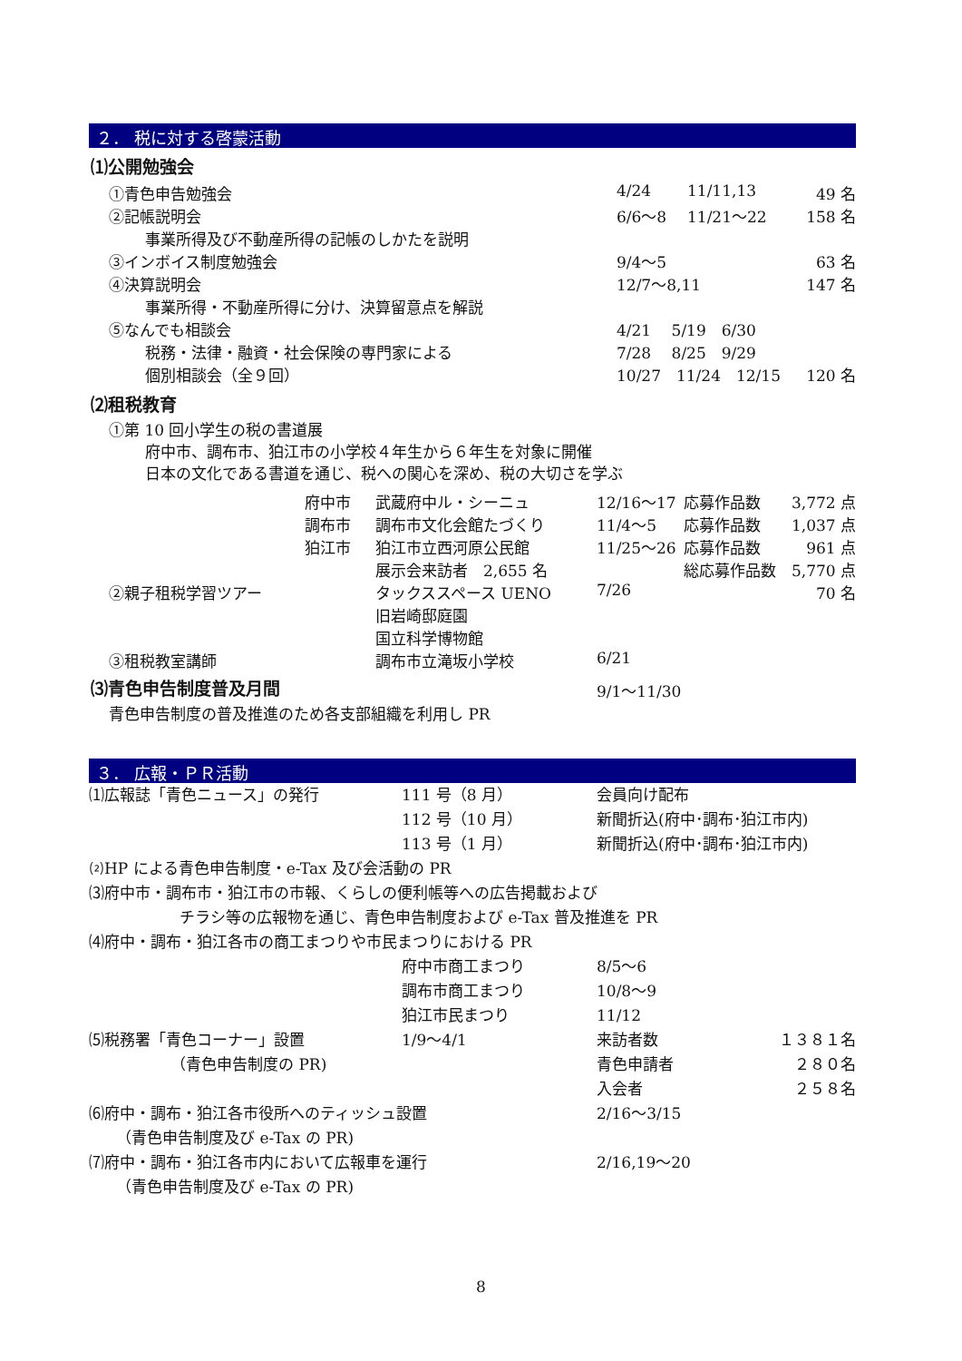２． 税に対する啓蒙活動
⑴公開勉強会
| ①青色申告勉強会 | 4/24 | 11/11,13 | 49 名 |
| ②記帳説明会 | 6/6～8 | 11/21～22 | 158 名 |
| 事業所得及び不動産所得の記帳のしかたを説明 | | | |
| ③インボイス制度勉強会 | 9/4～5 | | 63 名 |
| ④決算説明会 | 12/7～8,11 | | 147 名 |
| 事業所得・不動産所得に分け、決算留意点を解説 | | | |
| ⑤なんでも相談会 | 4/21 5/19 6/30 | | |
| 税務・法律・融資・社会保険の専門家による | 7/28 8/25 9/29 | | |
| 個別相談会（全９回） | 10/27 11/24 12/15 | | 120 名 |
⑵租税教育
①第 10 回小学生の税の書道展
府中市、調布市、狛江市の小学校４年生から６年生を対象に開催
日本の文化である書道を通じ、税への関心を深め、税の大切さを学ぶ
| | 府中市 | 武蔵府中ル・シーニュ | 12/16～17 | 応募作品数 | 3,772 点 |
| | 調布市 | 調布市文化会館たづくり | 11/4～5 | 応募作品数 | 1,037 点 |
| | 狛江市 | 狛江市立西河原公民館 | 11/25～26 | 応募作品数 | 961 点 |
| | | 展示会来訪者 2,655 名 | | 総応募作品数 | 5,770 点 |
| ②親子租税学習ツアー | | タックススペース UENO | 7/26 | | 70 名 |
| | | 旧岩崎邸庭園 | | | |
| | | 国立科学博物館 | | | |
| ③租税教室講師 | | 調布市立滝坂小学校 | 6/21 | | |
| ⑶青色申告制度普及月間 | 9/1～11/30 |
| 青色申告制度の普及推進のため各支部組織を利用し PR | |
３． 広報・ＰＲ活動
| ⑴広報誌「青色ニュース」の発行 | 111 号（8 月） | 会員向け配布 | |
| | 112 号（10 月） | 新聞折込(府中･調布･狛江市内) | |
| | 113 号（1 月） | 新聞折込(府中･調布･狛江市内) | |
| ⑵HP による青色申告制度・e-Tax 及び会活動の PR | | | |
| ⑶府中市・調布市・狛江市の市報、くらしの便利帳等への広告掲載および | | | |
| チラシ等の広報物を通じ、青色申告制度および e-Tax 普及推進を PR | | | |
| ⑷府中・調布・狛江各市の商工まつりや市民まつりにおける PR | | | |
| | 府中市商工まつり | 8/5～6 | |
| | 調布市商工まつり | 10/8～9 | |
| | 狛江市民まつり | 11/12 | |
| ⑸税務署「青色コーナー」設置 | 1/9～4/1 | 来訪者数 | １３８１名 |
| （青色申告制度の PR) | | 青色申請者 | ２８０名 |
| | | 入会者 | ２５８名 |
| ⑹府中・調布・狛江各市役所へのティッシュ設置 | | 2/16～3/15 | |
| （青色申告制度及び e-Tax の PR) | | | |
| ⑺府中・調布・狛江各市内において広報車を運行 | | 2/16,19～20 | |
| （青色申告制度及び e-Tax の PR) | | | |
8